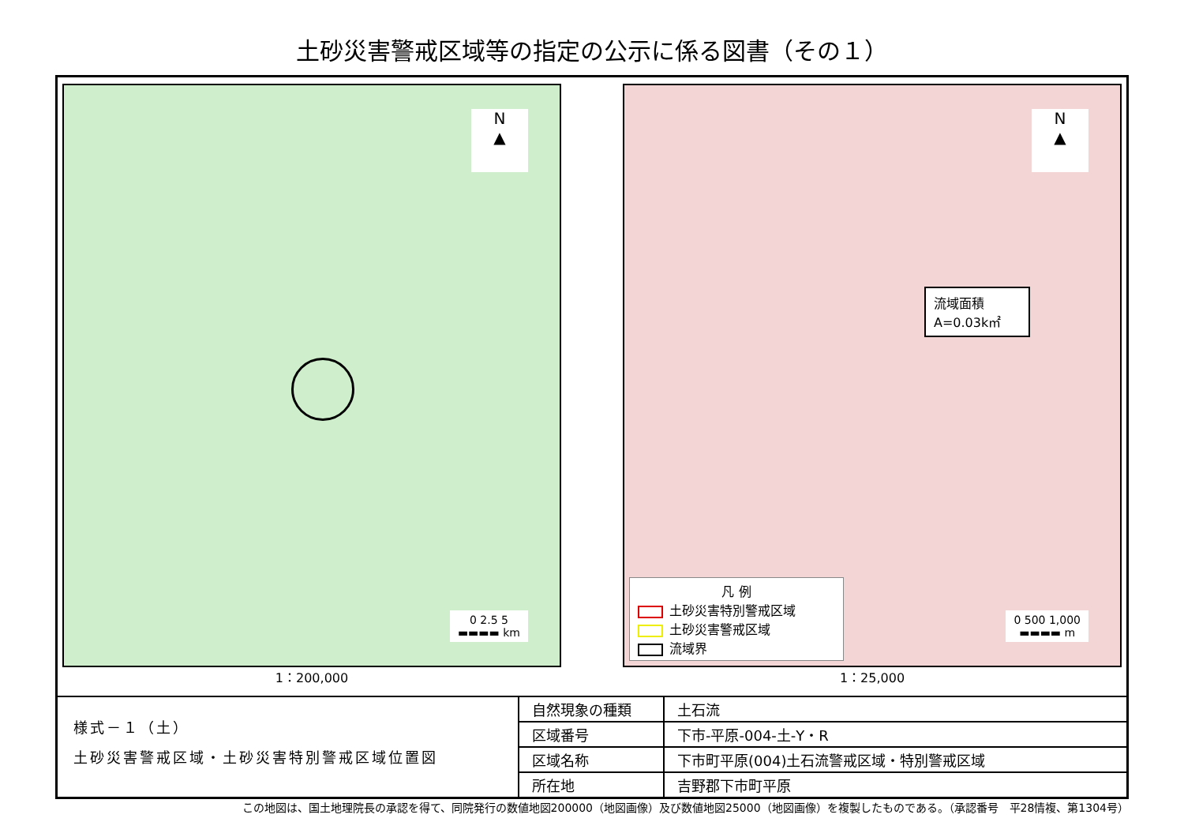土砂災害警戒区域等の指定の公示に係る図書（その１）
N
▲
0 2.5 5
▬▬▬▬ km
1：200,000
N
▲
流域面積
A=0.03k㎡
凡 例
土砂災害特別警戒区域
土砂災害警戒区域
流域界
0 500 1,000
▬▬▬▬ m
1：25,000
様式－１（土）
土砂災害警戒区域・土砂災害特別警戒区域位置図
| 自然現象の種類 | 土石流 |
| 区域番号 | 下市-平原-004-土-Y・R |
| 区域名称 | 下市町平原(004)土石流警戒区域・特別警戒区域 |
| 所在地 | 吉野郡下市町平原 |
この地図は、国土地理院長の承認を得て、同院発行の数値地図200000（地図画像）及び数値地図25000（地図画像）を複製したものである。（承認番号　平28情複、第1304号）